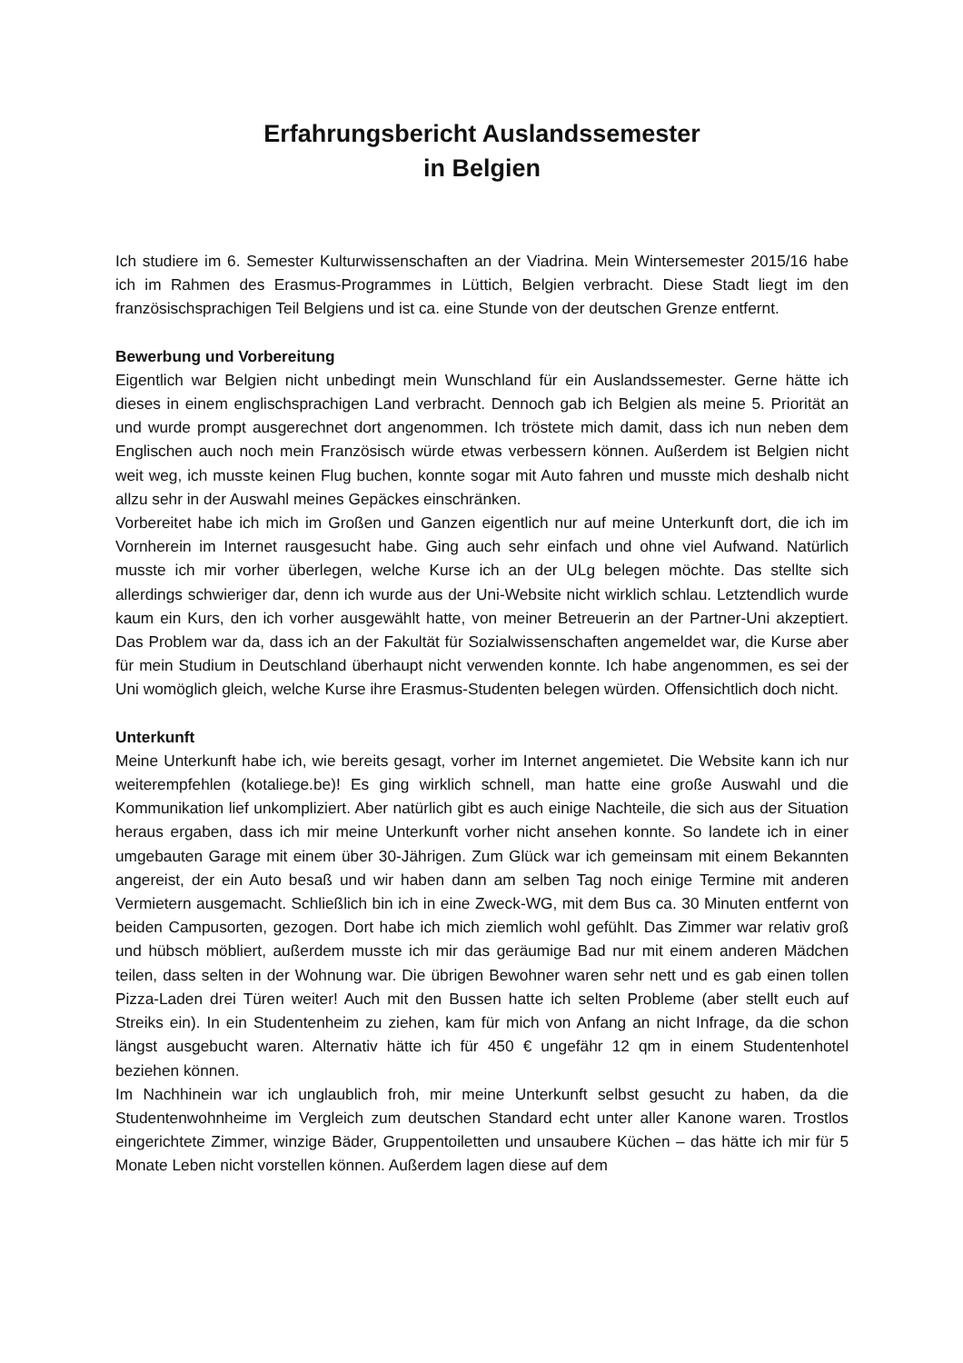Erfahrungsbericht Auslandssemester
in Belgien
Ich studiere im 6. Semester Kulturwissenschaften an der Viadrina. Mein Wintersemester 2015/16 habe ich im Rahmen des Erasmus-Programmes in Lüttich, Belgien verbracht. Diese Stadt liegt im den französischsprachigen Teil Belgiens und ist ca. eine Stunde von der deutschen Grenze entfernt.
Bewerbung und Vorbereitung
Eigentlich war Belgien nicht unbedingt mein Wunschland für ein Auslandssemester. Gerne hätte ich dieses in einem englischsprachigen Land verbracht. Dennoch gab ich Belgien als meine 5. Priorität an und wurde prompt ausgerechnet dort angenommen. Ich tröstete mich damit, dass ich nun neben dem Englischen auch noch mein Französisch würde etwas verbessern können. Außerdem ist Belgien nicht weit weg, ich musste keinen Flug buchen, konnte sogar mit Auto fahren und musste mich deshalb nicht allzu sehr in der Auswahl meines Gepäckes einschränken.
Vorbereitet habe ich mich im Großen und Ganzen eigentlich nur auf meine Unterkunft dort, die ich im Vornherein im Internet rausgesucht habe. Ging auch sehr einfach und ohne viel Aufwand. Natürlich musste ich mir vorher überlegen, welche Kurse ich an der ULg belegen möchte. Das stellte sich allerdings schwieriger dar, denn ich wurde aus der Uni-Website nicht wirklich schlau. Letztendlich wurde kaum ein Kurs, den ich vorher ausgewählt hatte, von meiner Betreuerin an der Partner-Uni akzeptiert. Das Problem war da, dass ich an der Fakultät für Sozialwissenschaften angemeldet war, die Kurse aber für mein Studium in Deutschland überhaupt nicht verwenden konnte. Ich habe angenommen, es sei der Uni womöglich gleich, welche Kurse ihre Erasmus-Studenten belegen würden. Offensichtlich doch nicht.
Unterkunft
Meine Unterkunft habe ich, wie bereits gesagt, vorher im Internet angemietet. Die Website kann ich nur weiterempfehlen (kotaliege.be)! Es ging wirklich schnell, man hatte eine große Auswahl und die Kommunikation lief unkompliziert. Aber natürlich gibt es auch einige Nachteile, die sich aus der Situation heraus ergaben, dass ich mir meine Unterkunft vorher nicht ansehen konnte. So landete ich in einer umgebauten Garage mit einem über 30-Jährigen. Zum Glück war ich gemeinsam mit einem Bekannten angereist, der ein Auto besaß und wir haben dann am selben Tag noch einige Termine mit anderen Vermietern ausgemacht. Schließlich bin ich in eine Zweck-WG, mit dem Bus ca. 30 Minuten entfernt von beiden Campusorten, gezogen. Dort habe ich mich ziemlich wohl gefühlt. Das Zimmer war relativ groß und hübsch möbliert, außerdem musste ich mir das geräumige Bad nur mit einem anderen Mädchen teilen, dass selten in der Wohnung war. Die übrigen Bewohner waren sehr nett und es gab einen tollen Pizza-Laden drei Türen weiter! Auch mit den Bussen hatte ich selten Probleme (aber stellt euch auf Streiks ein). In ein Studentenheim zu ziehen, kam für mich von Anfang an nicht Infrage, da die schon längst ausgebucht waren. Alternativ hätte ich für 450 € ungefähr 12 qm in einem Studentenhotel beziehen können.
Im Nachhinein war ich unglaublich froh, mir meine Unterkunft selbst gesucht zu haben, da die Studentenwohnheime im Vergleich zum deutschen Standard echt unter aller Kanone waren. Trostlos eingerichtete Zimmer, winzige Bäder, Gruppentoiletten und unsaubere Küchen – das hätte ich mir für 5 Monate Leben nicht vorstellen können. Außerdem lagen diese auf dem